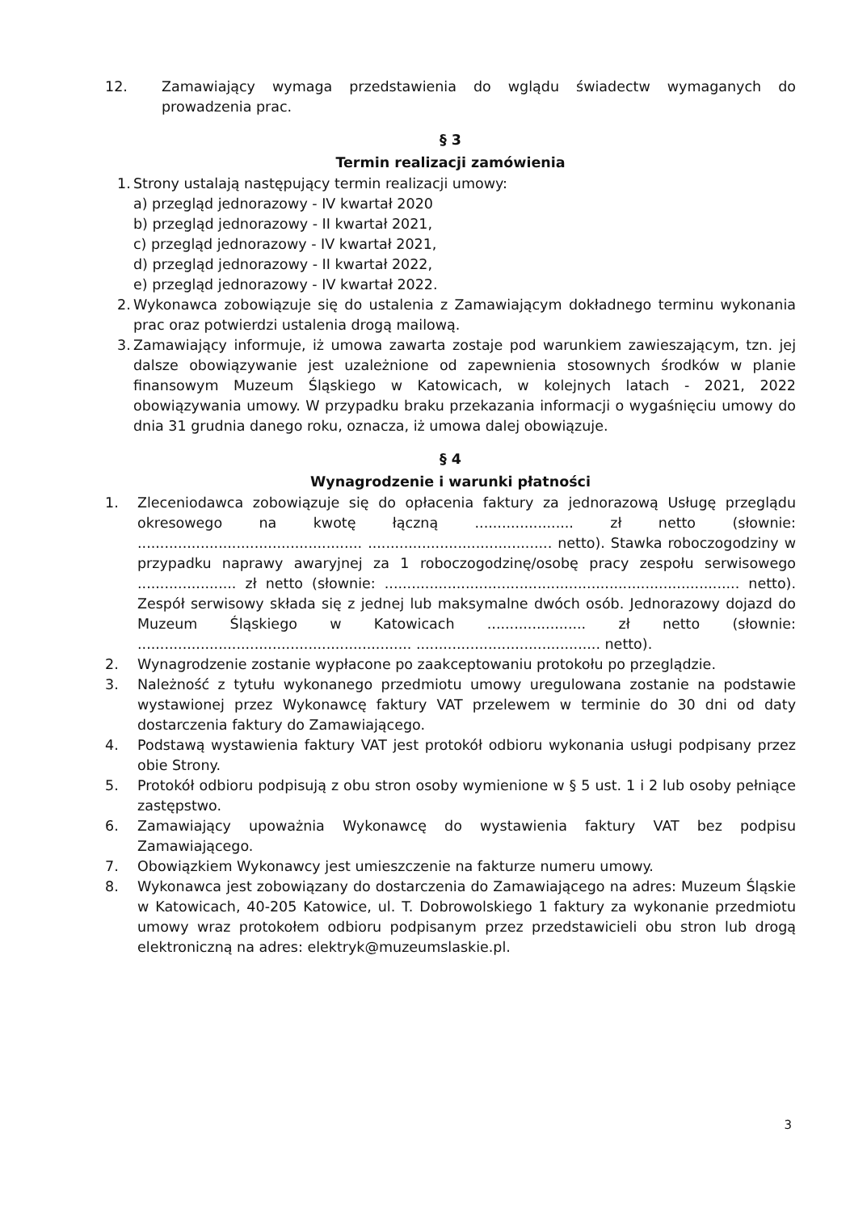12. Zamawiający wymaga przedstawienia do wglądu świadectw wymaganych do prowadzenia prac.
§ 3
Termin realizacji zamówienia
1.
Strony ustalają następujący termin realizacji umowy:
a) przegląd jednorazowy - IV kwartał 2020
b) przegląd jednorazowy - II kwartał 2021,
c) przegląd jednorazowy - IV kwartał 2021,
d) przegląd jednorazowy - II kwartał 2022,
e) przegląd jednorazowy - IV kwartał 2022.
2.
Wykonawca zobowiązuje się do ustalenia z Zamawiającym dokładnego terminu wykonania prac oraz potwierdzi ustalenia drogą mailową.
3.
Zamawiający informuje, iż umowa zawarta zostaje pod warunkiem zawieszającym, tzn. jej dalsze obowiązywanie jest uzależnione od zapewnienia stosownych środków w planie finansowym Muzeum Śląskiego w Katowicach, w kolejnych latach - 2021, 2022 obowiązywania umowy. W przypadku braku przekazania informacji o wygaśnięciu umowy do dnia 31 grudnia danego roku, oznacza, iż umowa dalej obowiązuje.
§ 4
Wynagrodzenie i warunki płatności
1. Zleceniodawca zobowiązuje się do opłacenia faktury za jednorazową Usługę przeglądu okresowego na kwotę łączną ...................... zł netto (słownie: .................................................. ......................................... netto). Stawka roboczogodziny w przypadku naprawy awaryjnej za 1 roboczogodzinę/osobę pracy zespołu serwisowego ...................... zł netto (słownie: ............................................................................... netto). Zespół serwisowy składa się z jednej lub maksymalne dwóch osób. Jednorazowy dojazd do Muzeum Śląskiego w Katowicach ...................... zł netto (słownie: ............................................................. ......................................... netto).
2. Wynagrodzenie zostanie wypłacone po zaakceptowaniu protokołu po przeglądzie.
3. Należność z tytułu wykonanego przedmiotu umowy uregulowana zostanie na podstawie wystawionej przez Wykonawcę faktury VAT przelewem w terminie do 30 dni od daty dostarczenia faktury do Zamawiającego.
4. Podstawą wystawienia faktury VAT jest protokół odbioru wykonania usługi podpisany przez obie Strony.
5. Protokół odbioru podpisują z obu stron osoby wymienione w § 5 ust. 1 i 2 lub osoby pełniące zastępstwo.
6. Zamawiający upoważnia Wykonawcę do wystawienia faktury VAT bez podpisu Zamawiającego.
7. Obowiązkiem Wykonawcy jest umieszczenie na fakturze numeru umowy.
8. Wykonawca jest zobowiązany do dostarczenia do Zamawiającego na adres: Muzeum Śląskie w Katowicach, 40-205 Katowice, ul. T. Dobrowolskiego 1 faktury za wykonanie przedmiotu umowy wraz protokołem odbioru podpisanym przez przedstawicieli obu stron lub drogą elektroniczną na adres: elektryk@muzeumslaskie.pl.
​
3